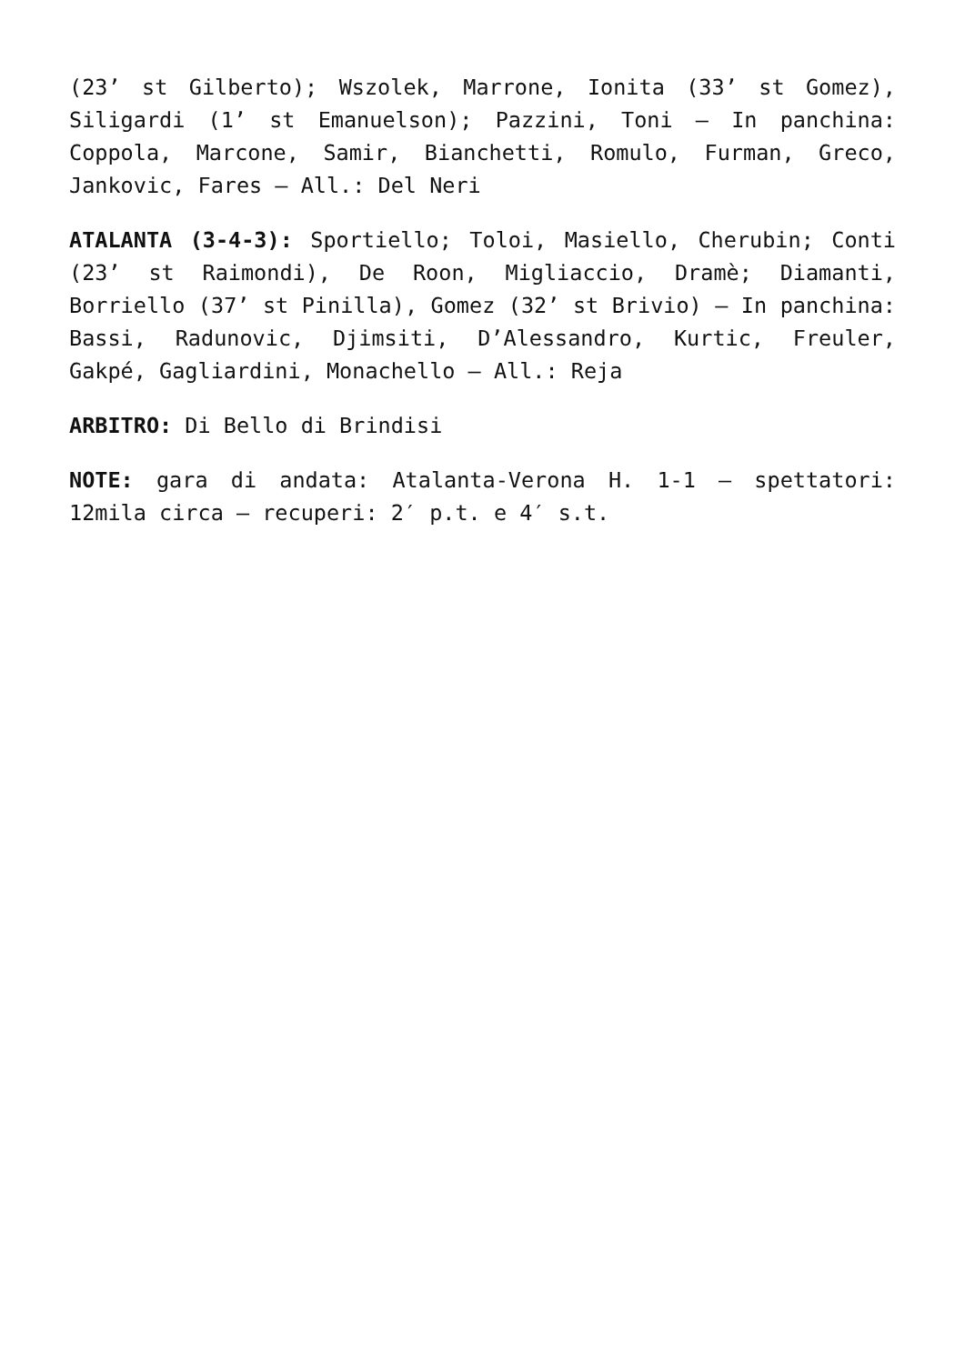(23’ st Gilberto); Wszolek, Marrone, Ionita (33’ st Gomez), Siligardi (1’ st Emanuelson); Pazzini, Toni – In panchina: Coppola, Marcone, Samir, Bianchetti, Romulo, Furman, Greco, Jankovic, Fares – All.: Del Neri
ATALANTA (3-4-3): Sportiello; Toloi, Masiello, Cherubin; Conti (23’ st Raimondi), De Roon, Migliaccio, Dramè; Diamanti, Borriello (37’ st Pinilla), Gomez (32’ st Brivio) – In panchina: Bassi, Radunovic, Djimsiti, D’Alessandro, Kurtic, Freuler, Gakpé, Gagliardini, Monachello – All.: Reja
ARBITRO: Di Bello di Brindisi
NOTE: gara di andata: Atalanta-Verona H. 1-1 – spettatori: 12mila circa – recuperi: 2′ p.t. e 4′ s.t.